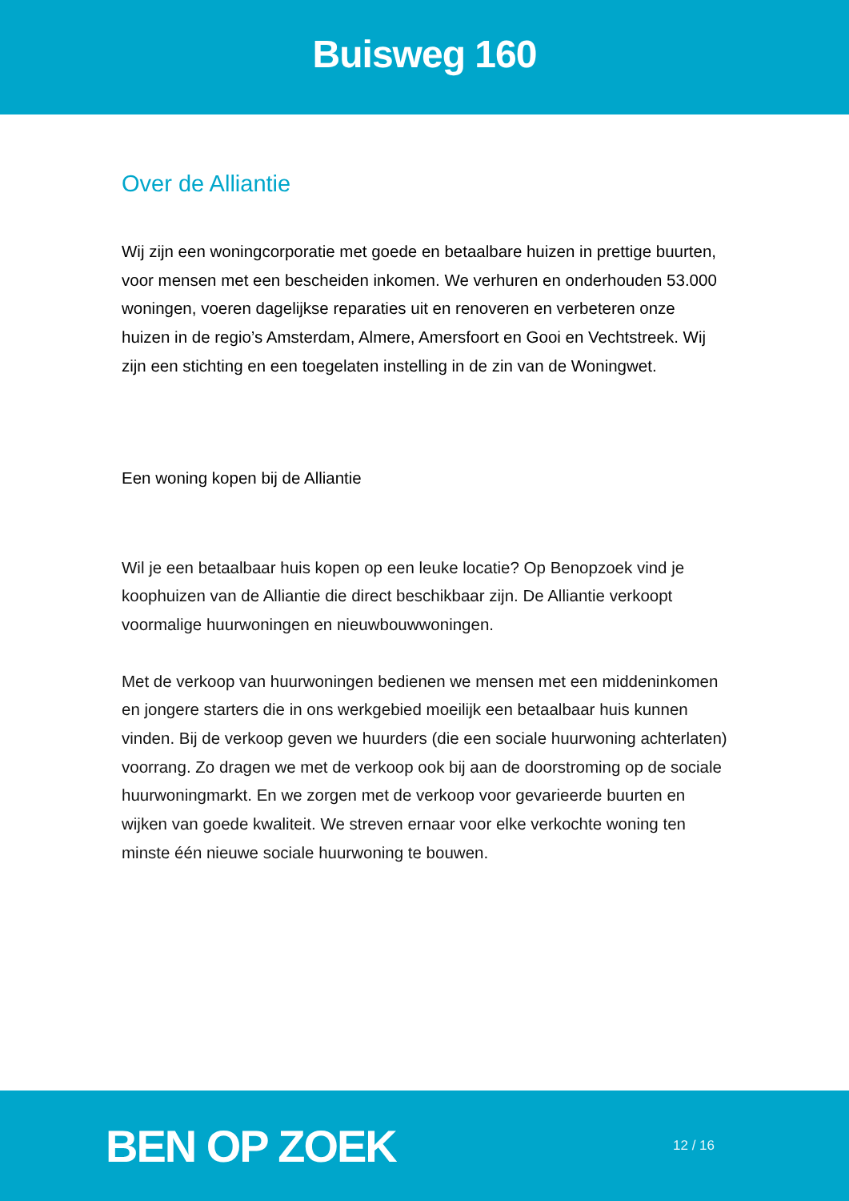Buisweg 160
Over de Alliantie
Wij zijn een woningcorporatie met goede en betaalbare huizen in prettige buurten, voor mensen met een bescheiden inkomen. We verhuren en onderhouden 53.000 woningen, voeren dagelijkse reparaties uit en renoveren en verbeteren onze huizen in de regio’s Amsterdam, Almere, Amersfoort en Gooi en Vechtstreek. Wij zijn een stichting en een toegelaten instelling in de zin van de Woningwet.
Een woning kopen bij de Alliantie
Wil je een betaalbaar huis kopen op een leuke locatie? Op Benopzoek vind je koophuizen van de Alliantie die direct beschikbaar zijn. De Alliantie verkoopt voormalige huurwoningen en nieuwbouwwoningen.
Met de verkoop van huurwoningen bedienen we mensen met een middeninkomen en jongere starters die in ons werkgebied moeilijk een betaalbaar huis kunnen vinden. Bij de verkoop geven we huurders (die een sociale huurwoning achterlaten) voorrang. Zo dragen we met de verkoop ook bij aan de doorstroming op de sociale huurwoningmarkt. En we zorgen met de verkoop voor gevarieerde buurten en wijken van goede kwaliteit. We streven ernaar voor elke verkochte woning ten minste één nieuwe sociale huurwoning te bouwen.
BEN OP ZOEK
12 / 16